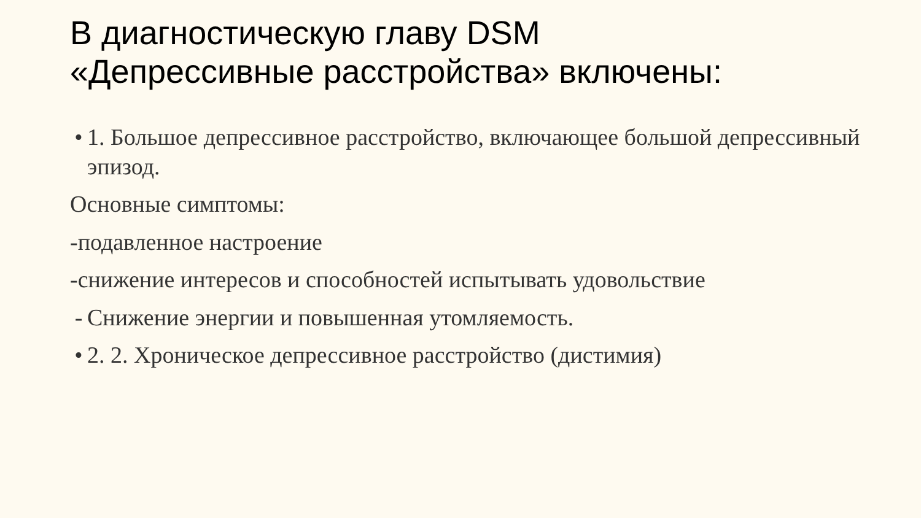В диагностическую главу DSM
«Депрессивные расстройства» включены:
• 1. Большое депрессивное расстройство, включающее большой депрессивный эпизод.
Основные симптомы:
-подавленное настроение
-снижение интересов и способностей испытывать удовольствие
- Снижение энергии и повышенная утомляемость.
• 2. 2. Хроническое депрессивное расстройство (дистимия)